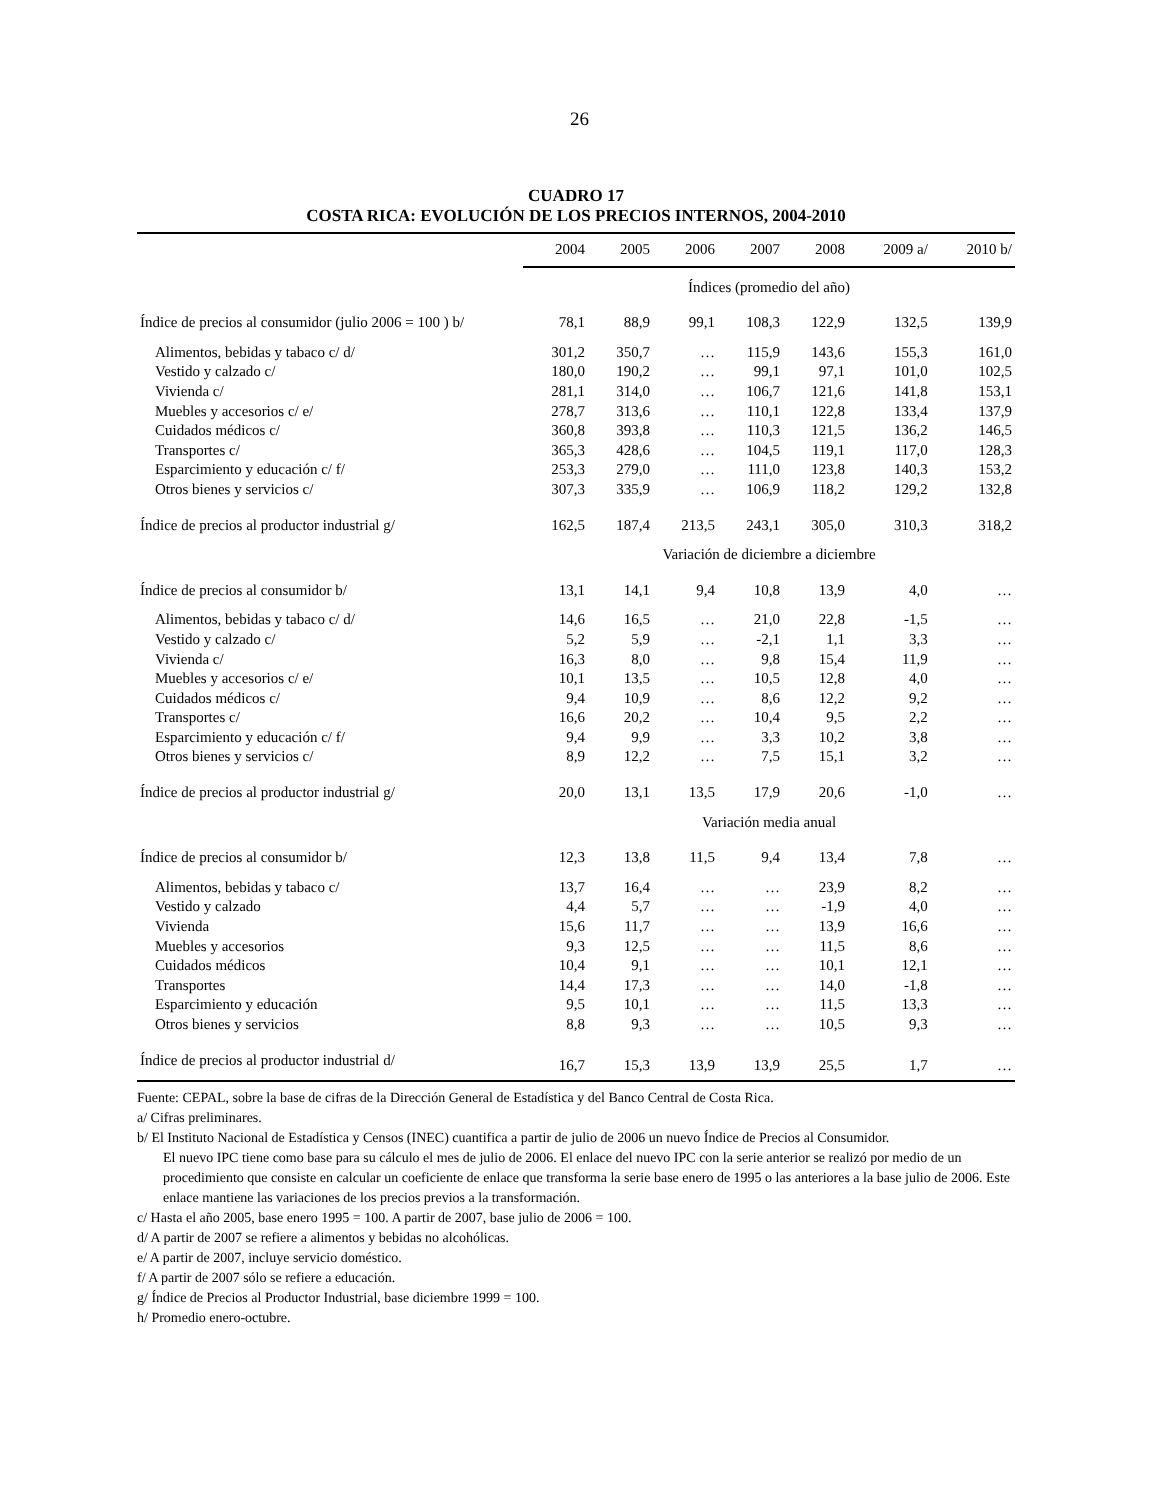26
CUADRO 17
COSTA RICA: EVOLUCIÓN DE LOS PRECIOS INTERNOS, 2004-2010
| | 2004 | 2005 | 2006 | 2007 | 2008 | 2009 a/ | 2010 b/ |
| --- | --- | --- | --- | --- | --- | --- | --- |
| | Índices (promedio del año) | | | | | | |
| Índice de precios al consumidor (julio 2006 = 100 ) b/ | 78,1 | 88,9 | 99,1 | 108,3 | 122,9 | 132,5 | 139,9 |
| Alimentos, bebidas y tabaco c/ d/ | 301,2 | 350,7 | … | 115,9 | 143,6 | 155,3 | 161,0 |
| Vestido y calzado c/ | 180,0 | 190,2 | … | 99,1 | 97,1 | 101,0 | 102,5 |
| Vivienda c/ | 281,1 | 314,0 | … | 106,7 | 121,6 | 141,8 | 153,1 |
| Muebles y accesorios c/ e/ | 278,7 | 313,6 | … | 110,1 | 122,8 | 133,4 | 137,9 |
| Cuidados médicos c/ | 360,8 | 393,8 | … | 110,3 | 121,5 | 136,2 | 146,5 |
| Transportes c/ | 365,3 | 428,6 | … | 104,5 | 119,1 | 117,0 | 128,3 |
| Esparcimiento y educación c/ f/ | 253,3 | 279,0 | … | 111,0 | 123,8 | 140,3 | 153,2 |
| Otros bienes y servicios c/ | 307,3 | 335,9 | … | 106,9 | 118,2 | 129,2 | 132,8 |
| Índice de precios al productor industrial g/ | 162,5 | 187,4 | 213,5 | 243,1 | 305,0 | 310,3 | 318,2 |
| | Variación de diciembre a diciembre | | | | | | |
| Índice de precios al consumidor b/ | 13,1 | 14,1 | 9,4 | 10,8 | 13,9 | 4,0 | … |
| Alimentos, bebidas y tabaco c/ d/ | 14,6 | 16,5 | … | 21,0 | 22,8 | -1,5 | … |
| Vestido y calzado c/ | 5,2 | 5,9 | … | -2,1 | 1,1 | 3,3 | … |
| Vivienda c/ | 16,3 | 8,0 | … | 9,8 | 15,4 | 11,9 | … |
| Muebles y accesorios c/ e/ | 10,1 | 13,5 | … | 10,5 | 12,8 | 4,0 | … |
| Cuidados médicos c/ | 9,4 | 10,9 | … | 8,6 | 12,2 | 9,2 | … |
| Transportes c/ | 16,6 | 20,2 | … | 10,4 | 9,5 | 2,2 | … |
| Esparcimiento y educación c/ f/ | 9,4 | 9,9 | … | 3,3 | 10,2 | 3,8 | … |
| Otros bienes y servicios c/ | 8,9 | 12,2 | … | 7,5 | 15,1 | 3,2 | … |
| Índice de precios al productor industrial g/ | 20,0 | 13,1 | 13,5 | 17,9 | 20,6 | -1,0 | … |
| | Variación media anual | | | | | | |
| Índice de precios al consumidor b/ | 12,3 | 13,8 | 11,5 | 9,4 | 13,4 | 7,8 | … |
| Alimentos, bebidas y tabaco c/ | 13,7 | 16,4 | … | … | 23,9 | 8,2 | … |
| Vestido y calzado | 4,4 | 5,7 | … | … | -1,9 | 4,0 | … |
| Vivienda | 15,6 | 11,7 | … | … | 13,9 | 16,6 | … |
| Muebles y accesorios | 9,3 | 12,5 | … | … | 11,5 | 8,6 | … |
| Cuidados médicos | 10,4 | 9,1 | … | … | 10,1 | 12,1 | … |
| Transportes | 14,4 | 17,3 | … | … | 14,0 | -1,8 | … |
| Esparcimiento y educación | 9,5 | 10,1 | … | … | 11,5 | 13,3 | … |
| Otros bienes y servicios | 8,8 | 9,3 | … | … | 10,5 | 9,3 | … |
| Índice de precios al productor industrial d/ | 16,7 | 15,3 | 13,9 | 13,9 | 25,5 | 1,7 | … |
Fuente: CEPAL, sobre la base de cifras de la Dirección General de Estadística y del Banco Central de Costa Rica.
a/ Cifras preliminares.
b/ El Instituto Nacional de Estadística y Censos (INEC) cuantifica a partir de julio de 2006 un nuevo Índice de Precios al Consumidor.
El nuevo IPC tiene como base para su cálculo el mes de julio de 2006. El enlace del nuevo IPC con la serie anterior se realizó por medio de un procedimiento que consiste en calcular un coeficiente de enlace que transforma la serie base enero de 1995 o las anteriores a la base julio de 2006. Este enlace mantiene las variaciones de los precios previos a la transformación.
c/ Hasta el año 2005, base enero 1995 = 100. A partir de 2007, base julio de 2006 = 100.
d/ A partir de 2007 se refiere a alimentos y bebidas no alcohólicas.
e/ A partir de 2007, incluye servicio doméstico.
f/ A partir de 2007 sólo se refiere a educación.
g/ Índice de Precios al Productor Industrial, base diciembre 1999 = 100.
h/ Promedio enero-octubre.